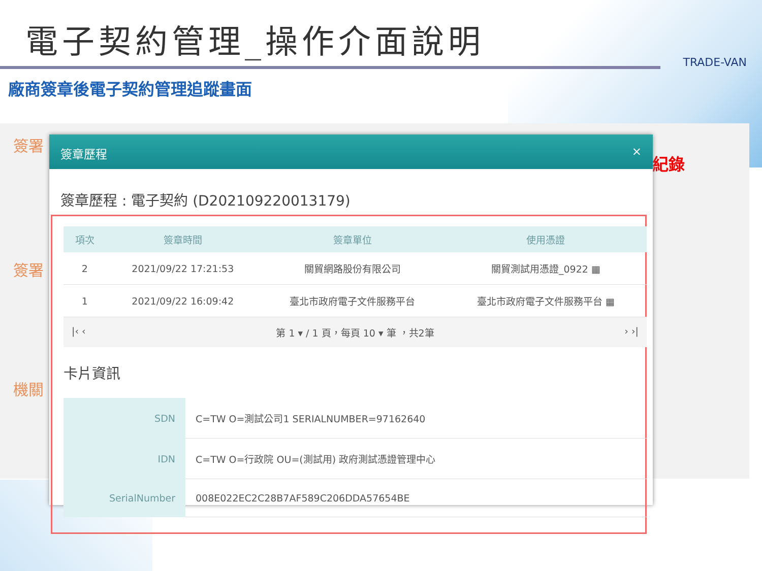電子契約管理_操作介面說明
TRADE-VAN
廠商簽章後電子契約管理追蹤畫面
簽署
簽署
機關
紀錄
簽章歷程 ×
簽章歷程 : 電子契約 (D202109220013179)
| 項次 | 簽章時間 | 簽章單位 | 使用憑證 |
| --- | --- | --- | --- |
| 2 | 2021/09/22 17:21:53 | 關貿網路股份有限公司 | 關貿測試用憑證_0922 ▦ |
| 1 | 2021/09/22 16:09:42 | 臺北市政府電子文件服務平台 | 臺北市政府電子文件服務平台 ▦ |
|‹ ‹ 第 1 ▾ / 1 頁，每頁 10 ▾ 筆 ，共2筆 › ›|
卡片資訊
| SDN | C=TW O=測試公司1 SERIALNUMBER=97162640 |
| IDN | C=TW O=行政院 OU=(測試用) 政府測試憑證管理中心 |
| SerialNumber | 008E022EC2C28B7AF589C206DDA57654BE |